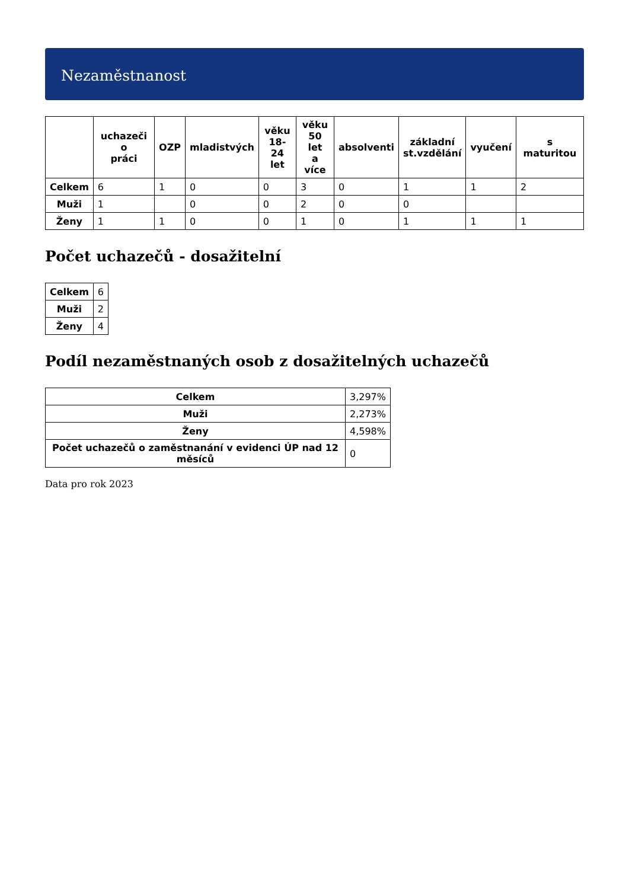Nezaměstnanost
| | uchazeči o práci | OZP | mladistvých | věku 18-24 let | věku 50 let a více | absolventi | základní st.vzdělání | vyučení | s maturitou |
| --- | --- | --- | --- | --- | --- | --- | --- | --- | --- |
| Celkem | 6 | 1 | 0 | 0 | 3 | 0 | 1 | 1 | 2 |
| Muži | 1 | | 0 | 0 | 2 | 0 | 0 | | |
| Ženy | 1 | 1 | 0 | 0 | 1 | 0 | 1 | 1 | 1 |
Počet uchazečů - dosažitelní
| Celkem | 6 |
| Muži | 2 |
| Ženy | 4 |
Podíl nezaměstnaných osob z dosažitelných uchazečů
| Celkem | 3,297% |
| Muži | 2,273% |
| Ženy | 4,598% |
| Počet uchazečů o zaměstnanání v evidenci ÚP nad 12 měsíců | 0 |
Data pro rok 2023